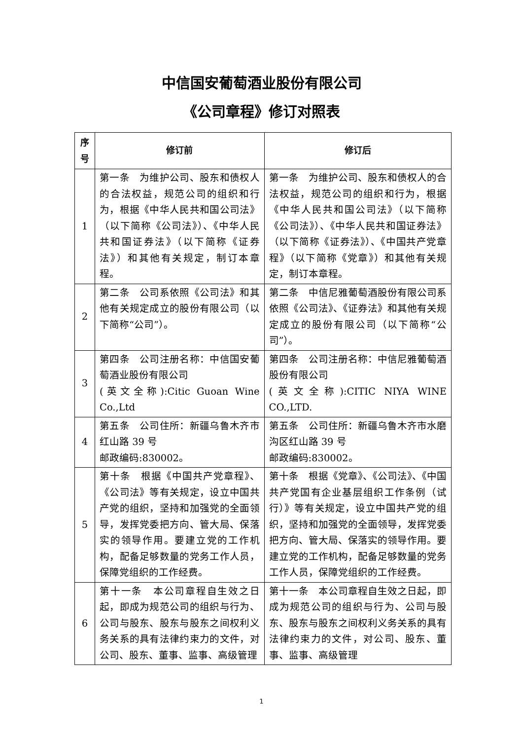中信国安葡萄酒业股份有限公司
《公司章程》修订对照表
| 序 号 | 修订前 | 修订后 |
| --- | --- | --- |
| 1 | 第一条 为维护公司、股东和债权人的合法权益，规范公司的组织和行为，根据《中华人民共和国公司法》（以下简称《公司法》）、《中华人民共和国证券法》（以下简称《证券法》）和其他有关规定，制订本章程。 | 第一条 为维护公司、股东和债权人的合法权益，规范公司的组织和行为，根据《中华人民共和国公司法》（以下简称《公司法》）、《中华人民共和国证券法》（以下简称《证券法》）、《中国共产党章程》（以下简称《党章》）和其他有关规定，制订本章程。 |
| 2 | 第二条 公司系依照《公司法》和其他有关规定成立的股份有限公司（以下简称“公司”）。 | 第二条 中信尼雅葡萄酒股份有限公司系依照《公司法》、《证券法》和其他有关规定成立的股份有限公司（以下简称“公司”）。 |
| 3 | 第四条 公司注册名称：中信国安葡萄酒业股份有限公司 (英文全称):Citic Guoan Wine Co.,Ltd | 第四条 公司注册名称：中信尼雅葡萄酒股份有限公司 (英文全称):CITIC NIYA WINE CO.,LTD. |
| 4 | 第五条 公司住所：新疆乌鲁木齐市红山路 39 号 邮政编码:830002。 | 第五条 公司住所：新疆乌鲁木齐市水磨沟区红山路 39 号 邮政编码:830002。 |
| 5 | 第十条 根据《中国共产党章程》、《公司法》等有关规定，设立中国共产党的组织，坚持和加强党的全面领导，发挥党委把方向、管大局、保落实的领导作用。要建立党的工作机构，配备足够数量的党务工作人员，保障党组织的工作经费。 | 第十条 根据《党章》、《公司法》、《中国共产党国有企业基层组织工作条例（试行）》等有关规定，设立中国共产党的组织，坚持和加强党的全面领导，发挥党委把方向、管大局、保落实的领导作用。要建立党的工作机构，配备足够数量的党务工作人员，保障党组织的工作经费。 |
| 6 | 第十一条 本公司章程自生效之日起，即成为规范公司的组织与行为、公司与股东、股东与股东之间权利义务关系的具有法律约束力的文件，对公司、股东、董事、监事、高级管理 | 第十一条 本公司章程自生效之日起，即成为规范公司的组织与行为、公司与股东、股东与股东之间权利义务关系的具有法律约束力的文件，对公司、股东、董事、监事、高级管理 |
1